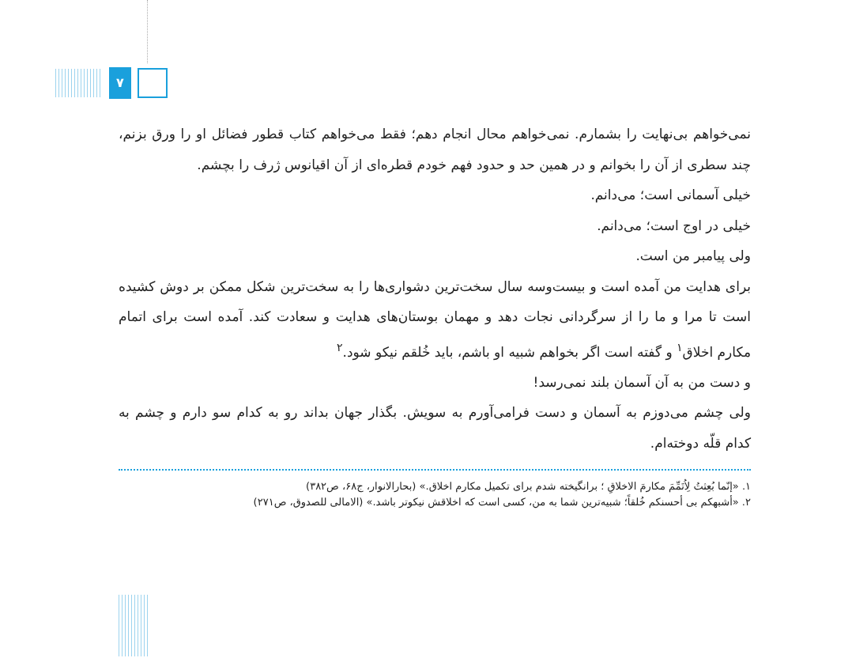۷
نمی‌خواهم بی‌نهایت را بشمارم. نمی‌خواهم محال انجام دهم؛ فقط می‌خواهم کتاب قطور فضائل او را ورق بزنم، چند سطری از آن را بخوانم و در همین حد و حدود فهم خودم قطره‌ای از آن اقیانوس ژرف را بچشم.
خیلی آسمانی است؛ می‌دانم.
خیلی در اوج است؛ می‌دانم.
ولی پیامبر من است.
برای هدایت من آمده است و بیست‌وسه سال سخت‌ترین دشواری‌ها را به سخت‌ترین شکل ممکن بر دوش کشیده است تا مرا و ما را از سرگردانی نجات دهد و مهمان بوستان‌های هدایت و سعادت کند. آمده است برای اتمام مکارم اخلاق<sup>۱</sup> و گفته است اگر بخواهم شبیه او باشم، باید خُلقم نیکو شود.<sup>۲</sup>
و دست من به آن آسمان بلند نمی‌رسد!
ولی چشم می‌دوزم به آسمان و دست فرامی‌آورم به سویش. بگذار جهان بداند رو به کدام سو دارم و چشم به کدام قلّه دوخته‌ام.
۱. «إنّما بُعِثتُ لِاُتَمِّمَ مکارمَ الاخلاقِ ؛ برانگیخته شدم برای تکمیل مکارم اخلاق.» (بحارالانوار، ج۶۸، ص۳۸۲)
۲. «أشبهکم بی أحسنکم خُلقاً؛ شبیه‌ترین شما به من، کسی است که اخلاقش نیکوتر باشد.» (الامالی للصدوق، ص۲۷۱)